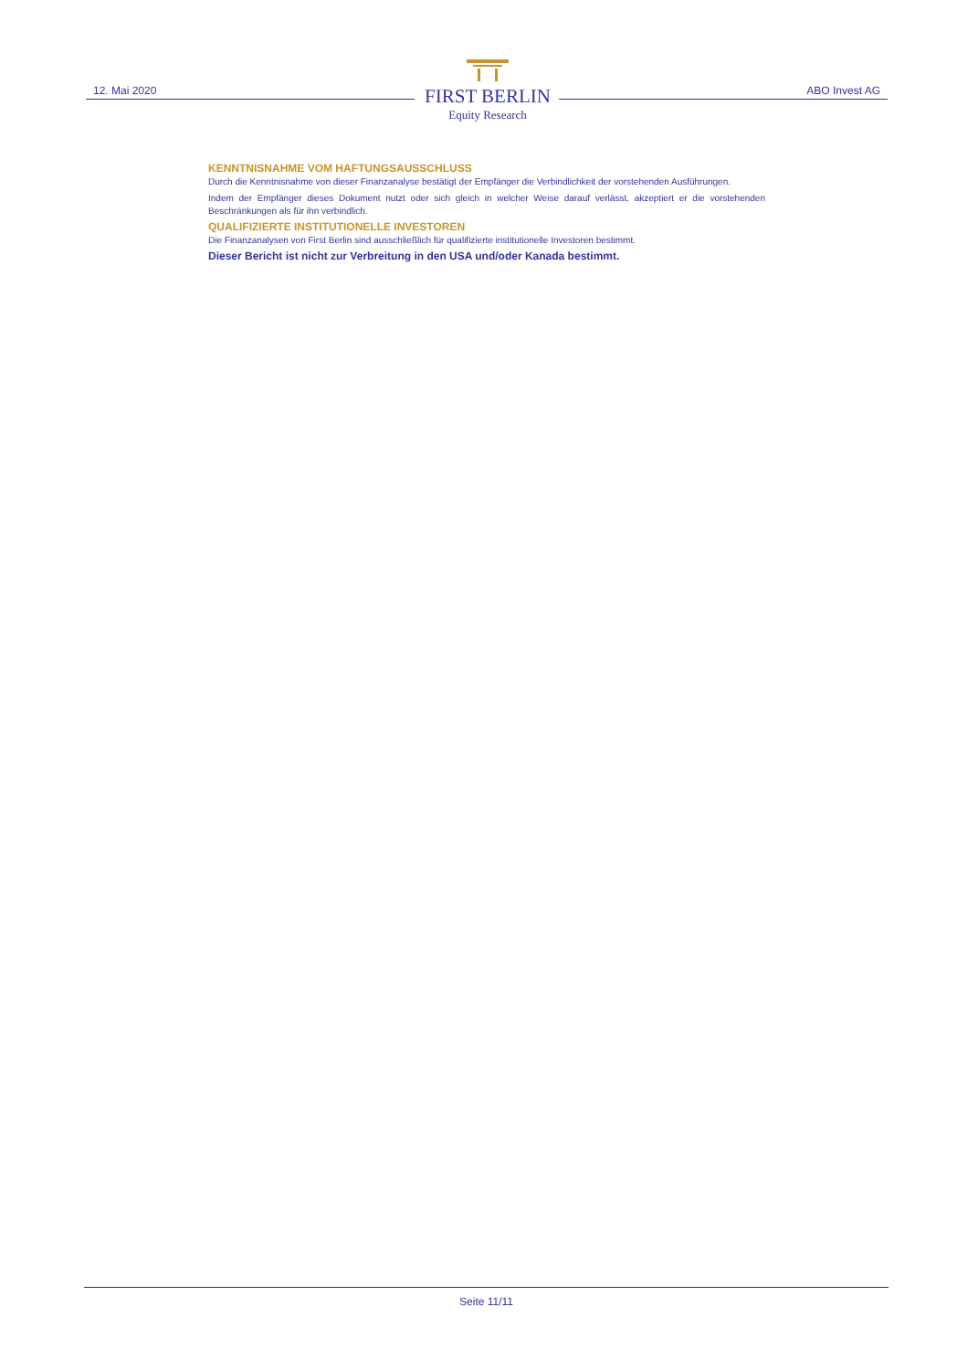12. Mai 2020
FIRST BERLIN
Equity Research
ABO Invest AG
KENNTNISNAHME VOM HAFTUNGSAUSSCHLUSS
Durch die Kenntnisnahme von dieser Finanzanalyse bestätigt der Empfänger die Verbindlichkeit der vorstehenden Ausführungen.
Indem der Empfänger dieses Dokument nutzt oder sich gleich in welcher Weise darauf verlässt, akzeptiert er die vorstehenden Beschränkungen als für ihn verbindlich.
QUALIFIZIERTE INSTITUTIONELLE INVESTOREN
Die Finanzanalysen von First Berlin sind ausschließlich für qualifizierte institutionelle Investoren bestimmt.
Dieser Bericht ist nicht zur Verbreitung in den USA und/oder Kanada bestimmt.
Seite 11/11